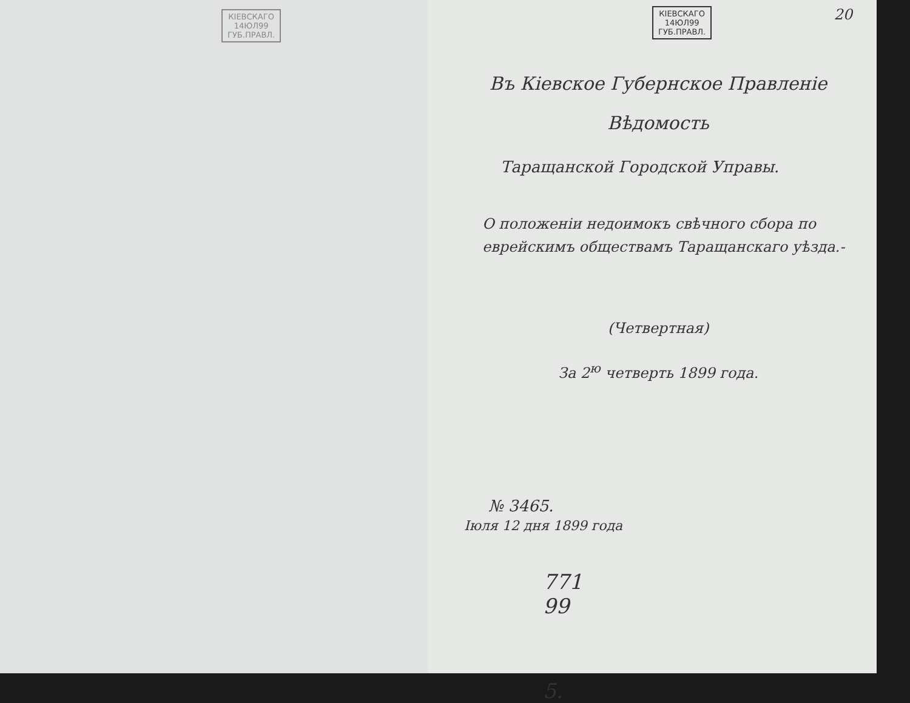КIЕВСКАГО
14ЮЛ99
ГУБ.ПРАВЛ.
КIЕВСКАГО
14ЮЛ99
ГУБ.ПРАВЛ.
20
Въ Кiевское Губернское Правленiе
Вѣдомость
Таращанской Городской Управы.
О положенiи недоимокъ свѣчного сбора по еврейскимъ обществамъ Таращанскаго уѣзда.-
(Четвертная)
За 2<sup>ю</sup> четверть 1899 года.
№ 3465.
Iюля 12 дня 1899 года
771
99
5.